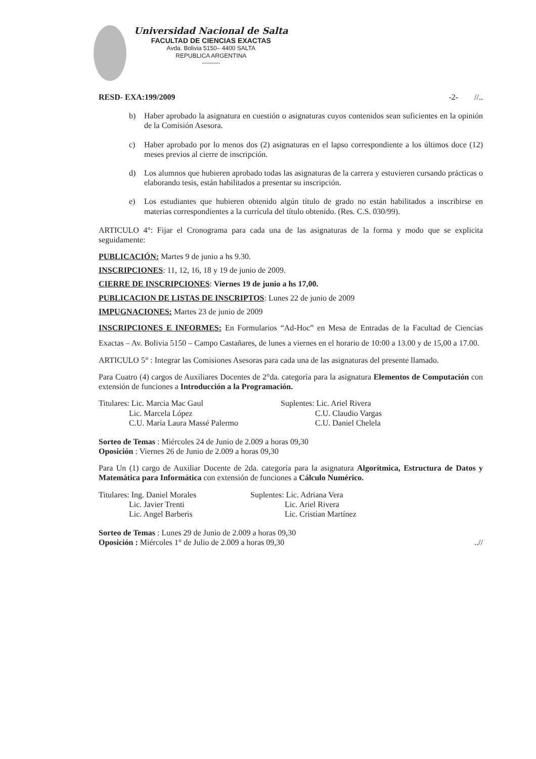Universidad Nacional de Salta
FACULTAD DE CIENCIAS EXACTAS
Avda. Bolivia 5150– 4400 SALTA
REPUBLICA ARGENTINA
---------
RESD- EXA:199/2009 -2- //..
b) Haber aprobado la asignatura en cuestión o asignaturas cuyos contenidos sean suficientes en la opinión de la Comisión Asesora.
c) Haber aprobado por lo menos dos (2) asignaturas en el lapso correspondiente a los últimos doce (12) meses previos al cierre de inscripción.
d) Los alumnos que hubieren aprobado todas las asignaturas de la carrera y estuvieren cursando prácticas o elaborando tesis, están habilitados a presentar su inscripción.
e) Los estudiantes que hubieren obtenido algún título de grado no están habilitados a inscribirse en materias correspondientes a la currícula del título obtenido. (Res. C.S. 030/99).
ARTICULO 4°: Fijar el Cronograma para cada una de las asignaturas de la forma y modo que se explicita seguidamente:
PUBLICACIÓN: Martes 9 de junio a hs 9.30.
INSCRIPCIONES: 11, 12, 16, 18 y 19 de junio de 2009.
CIERRE DE INSCRIPCIONES: Viernes 19 de junio a hs 17,00.
PUBLICACION DE LISTAS DE INSCRIPTOS: Lunes 22 de junio de 2009
IMPUGNACIONES: Martes 23 de junio de 2009
INSCRIPCIONES E INFORMES: En Formularios “Ad-Hoc” en Mesa de Entradas de la Facultad de Ciencias Exactas – Av. Bolivia 5150 – Campo Castañares, de lunes a viernes en el horario de 10:00 a 13.00 y de 15,00 a 17.00.
ARTICULO 5° : Integrar las Comisiones Asesoras para cada una de las asignaturas del presente llamado.
Para Cuatro (4) cargos de Auxiliares Docentes de 2°da. categoría para la asignatura Elementos de Computación con extensión de funciones a Introducción a la Programación.
Titulares: Lic. Marcia Mac Gaul
Lic. Marcela López
C.U. María Laura Massé Palermo
Suplentes: Lic. Ariel Rivera
C.U. Claudio Vargas
C.U. Daniel Chelela
Sorteo de Temas : Miércoles 24 de Junio de 2.009 a horas 09,30
Oposición : Viernes 26 de Junio de 2.009 a horas 09,30
Para Un (1) cargo de Auxiliar Docente de 2da. categoría para la asignatura Algorítmica, Estructura de Datos y Matemática para Informática con extensión de funciones a Cálculo Numérico.
Titulares: Ing. Daniel Morales
Lic. Javier Trenti
Lic. Angel Barberis
Suplentes: Lic. Adriana Vera
Lic. Ariel Rivera
Lic. Cristian Martínez
Sorteo de Temas : Lunes 29 de Junio de 2.009 a horas 09,30
Oposición : Miércoles 1° de Julio de 2.009 a horas 09,30..//